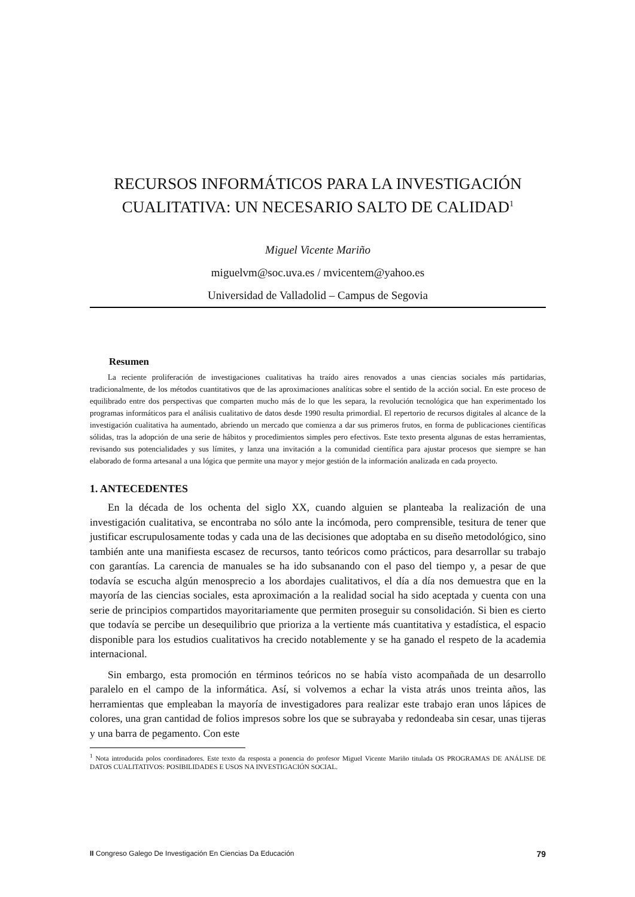RECURSOS INFORMÁTICOS PARA LA INVESTIGACIÓN CUALITATIVA: UN NECESARIO SALTO DE CALIDAD<sup>1</sup>
Miguel Vicente Mariño
miguelvm@soc.uva.es / mvicentem@yahoo.es
Universidad de Valladolid – Campus de Segovia
Resumen
La reciente proliferación de investigaciones cualitativas ha traído aires renovados a unas ciencias sociales más partidarias, tradicionalmente, de los métodos cuantitativos que de las aproximaciones analíticas sobre el sentido de la acción social. En este proceso de equilibrado entre dos perspectivas que comparten mucho más de lo que les separa, la revolución tecnológica que han experimentado los programas informáticos para el análisis cualitativo de datos desde 1990 resulta primordial. El repertorio de recursos digitales al alcance de la investigación cualitativa ha aumentado, abriendo un mercado que comienza a dar sus primeros frutos, en forma de publicaciones científicas sólidas, tras la adopción de una serie de hábitos y procedimientos simples pero efectivos. Este texto presenta algunas de estas herramientas, revisando sus potencialidades y sus límites, y lanza una invitación a la comunidad científica para ajustar procesos que siempre se han elaborado de forma artesanal a una lógica que permite una mayor y mejor gestión de la información analizada en cada proyecto.
1. ANTECEDENTES
En la década de los ochenta del siglo XX, cuando alguien se planteaba la realización de una investigación cualitativa, se encontraba no sólo ante la incómoda, pero comprensible, tesitura de tener que justificar escrupulosamente todas y cada una de las decisiones que adoptaba en su diseño metodológico, sino también ante una manifiesta escasez de recursos, tanto teóricos como prácticos, para desarrollar su trabajo con garantías. La carencia de manuales se ha ido subsanando con el paso del tiempo y, a pesar de que todavía se escucha algún menosprecio a los abordajes cualitativos, el día a día nos demuestra que en la mayoría de las ciencias sociales, esta aproximación a la realidad social ha sido aceptada y cuenta con una serie de principios compartidos mayoritariamente que permiten proseguir su consolidación. Si bien es cierto que todavía se percibe un desequilibrio que prioriza a la vertiente más cuantitativa y estadística, el espacio disponible para los estudios cualitativos ha crecido notablemente y se ha ganado el respeto de la academia internacional.
Sin embargo, esta promoción en términos teóricos no se había visto acompañada de un desarrollo paralelo en el campo de la informática. Así, si volvemos a echar la vista atrás unos treinta años, las herramientas que empleaban la mayoría de investigadores para realizar este trabajo eran unos lápices de colores, una gran cantidad de folios impresos sobre los que se subrayaba y redondeaba sin cesar, unas tijeras y una barra de pegamento. Con este
<sup>1</sup> Nota introducida polos coordinadores. Este texto da resposta a ponencia do profesor Miguel Vicente Mariño titulada OS PROGRAMAS DE ANÁLISE DE DATOS CUALITATIVOS: POSIBILIDADES E USOS NA INVESTIGACIÓN SOCIAL.
II Congreso Galego De Investigación En Ciencias Da Educación 79